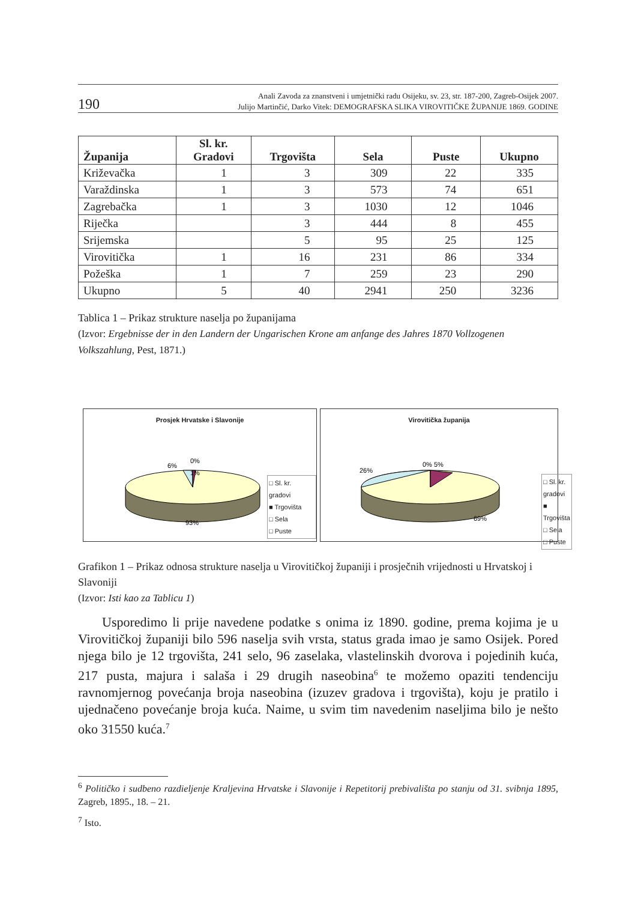190 Anali Zavoda za znanstveni i umjetnički radu Osijeku, sv. 23, str. 187-200, Zagreb-Osijek 2007.
Julijo Martinčić, Darko Vitek: DEMOGRAFSKA SLIKA VIROVITIČKE ŽUPANIJE 1869. GODINE
| Županija | Sl. kr. Gradovi | Trgovišta | Sela | Puste | Ukupno |
| --- | --- | --- | --- | --- | --- |
| Križevačka | 1 | 3 | 309 | 22 | 335 |
| Varaždinska | 1 | 3 | 573 | 74 | 651 |
| Zagrebačka | 1 | 3 | 1030 | 12 | 1046 |
| Riječka | | 3 | 444 | 8 | 455 |
| Srijemska | | 5 | 95 | 25 | 125 |
| Virovitička | 1 | 16 | 231 | 86 | 334 |
| Požeška | 1 | 7 | 259 | 23 | 290 |
| Ukupno | 5 | 40 | 2941 | 250 | 3236 |
Tablica 1 – Prikaz strukture naselja po županijama
(Izvor: Ergebnisse der in den Landern der Ungarischen Krone am anfange des Jahres 1870 Vollzogenen Volkszahlung, Pest, 1871.)
Prosjek Hrvatske i Slavonije
0%
1%
6%
93%
□ Sl. kr. gradovi
■ Trgovišta
□ Sela
□ Puste
Virovitička županija
0% 5%
26%
69%
□ Sl. kr. gradovi
■ Trgovišta
□ Sela
□ Puste
Grafikon 1 – Prikaz odnosa strukture naselja u Virovitičkoj županiji i prosječnih vrijednosti u Hrvatskoj i Slavoniji
(Izvor: Isti kao za Tablicu 1)
Usporedimo li prije navedene podatke s onima iz 1890. godine, prema kojima je u Virovitičkoj županiji bilo 596 naselja svih vrsta, status grada imao je samo Osijek. Pored njega bilo je 12 trgovišta, 241 selo, 96 zaselaka, vlastelinskih dvorova i pojedinih kuća, 217 pusta, majura i salaša i 29 drugih naseobina<sup>6</sup> te možemo opaziti tendenciju ravnomjernog povećanja broja naseobina (izuzev gradova i trgovišta), koju je pratilo i ujednačeno povećanje broja kuća. Naime, u svim tim navedenim naseljima bilo je nešto oko 31550 kuća.<sup>7</sup>
<sup>6</sup> Političko i sudbeno razdieljenje Kraljevina Hrvatske i Slavonije i Repetitorij prebivališta po stanju od 31. svibnja 1895, Zagreb, 1895., 18. – 21.
<sup>7</sup> Isto.